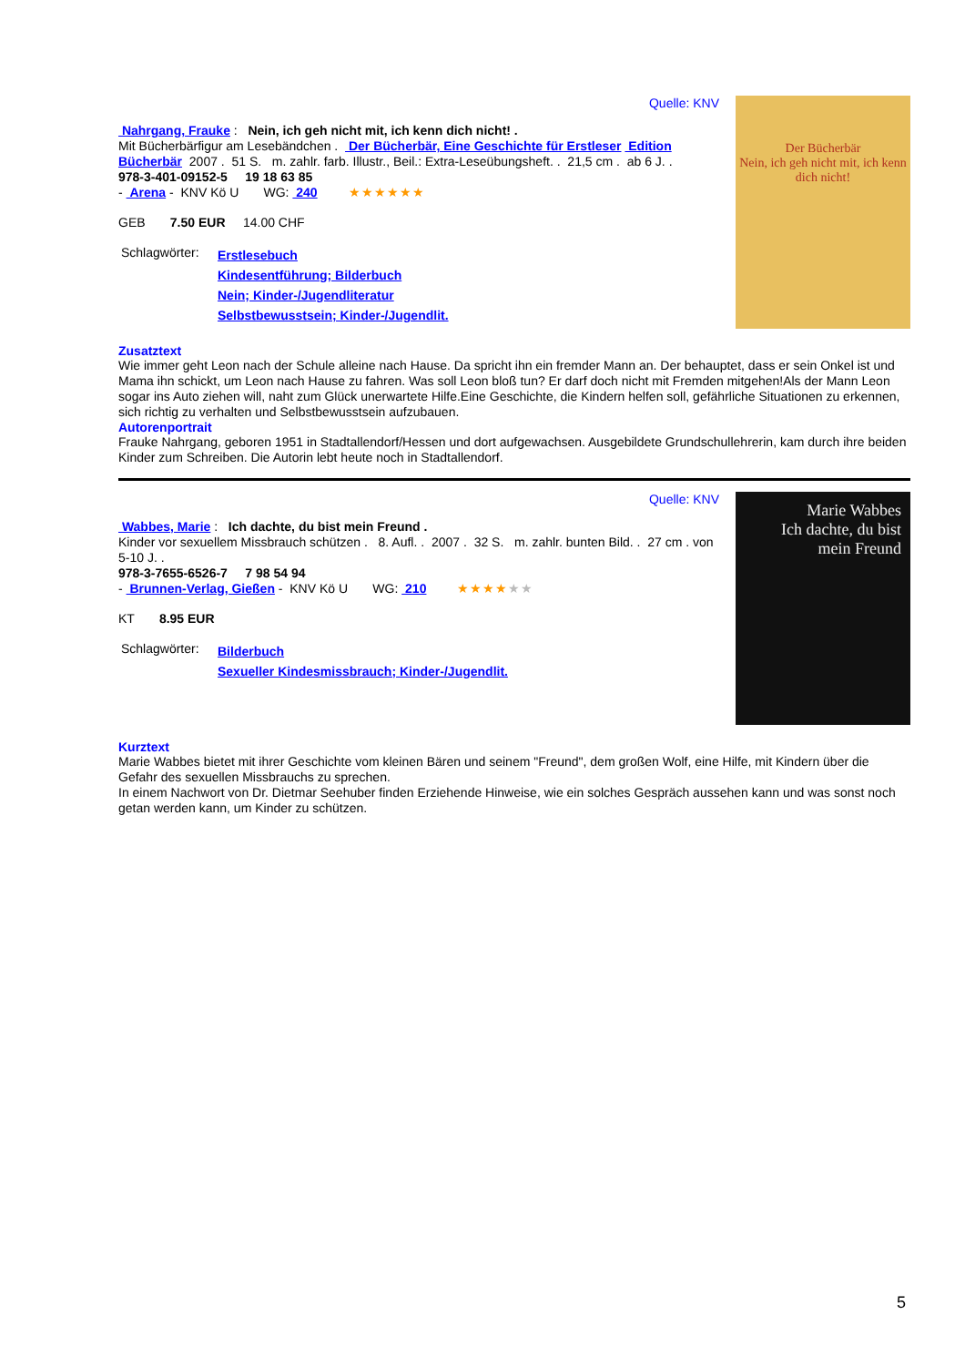Quelle: KNV
Nahrgang, Frauke : Nein, ich geh nicht mit, ich kenn dich nicht! .
Mit Bücherbärfigur am Lesebändchen . Der Bücherbär, Eine Geschichte für Erstleser Edition Bücherbär 2007 . 51 S. m. zahlr. farb. Illustr., Beil.: Extra-Leseübungsheft. . 21,5 cm . ab 6 J. .
978-3-401-09152-5 19 18 63 85
- Arena - KNV Kö U WG: 240 ★★★★★★
GEB 7.50 EUR 14.00 CHF
Schlagwörter:
Erstlesebuch
Kindesentführung; Bilderbuch
Nein; Kinder-/Jugendliteratur
Selbstbewusstsein; Kinder-/Jugendlit.
Der Bücherbär
Nein, ich geh nicht mit, ich kenn dich nicht!
Zusatztext
Wie immer geht Leon nach der Schule alleine nach Hause. Da spricht ihn ein fremder Mann an. Der behauptet, dass er sein Onkel ist und Mama ihn schickt, um Leon nach Hause zu fahren. Was soll Leon bloß tun? Er darf doch nicht mit Fremden mitgehen!Als der Mann Leon sogar ins Auto ziehen will, naht zum Glück unerwartete Hilfe.Eine Geschichte, die Kindern helfen soll, gefährliche Situationen zu erkennen, sich richtig zu verhalten und Selbstbewusstsein aufzubauen.
Autorenportrait
Frauke Nahrgang, geboren 1951 in Stadtallendorf/Hessen und dort aufgewachsen. Ausgebildete Grundschullehrerin, kam durch ihre beiden Kinder zum Schreiben. Die Autorin lebt heute noch in Stadtallendorf.
Quelle: KNV
Wabbes, Marie : Ich dachte, du bist mein Freund .
Kinder vor sexuellem Missbrauch schützen . 8. Aufl. . 2007 . 32 S. m. zahlr. bunten Bild. . 27 cm . von 5-10 J. .
978-3-7655-6526-7 7 98 54 94
- Brunnen-Verlag, Gießen - KNV Kö U WG: 210 ★★★★★★
KT 8.95 EUR
Schlagwörter:
Bilderbuch
Sexueller Kindesmissbrauch; Kinder-/Jugendlit.
Marie Wabbes
Ich dachte, du bist mein Freund
Kurztext
Marie Wabbes bietet mit ihrer Geschichte vom kleinen Bären und seinem "Freund", dem großen Wolf, eine Hilfe, mit Kindern über die Gefahr des sexuellen Missbrauchs zu sprechen.
In einem Nachwort von Dr. Dietmar Seehuber finden Erziehende Hinweise, wie ein solches Gespräch aussehen kann und was sonst noch getan werden kann, um Kinder zu schützen.
5